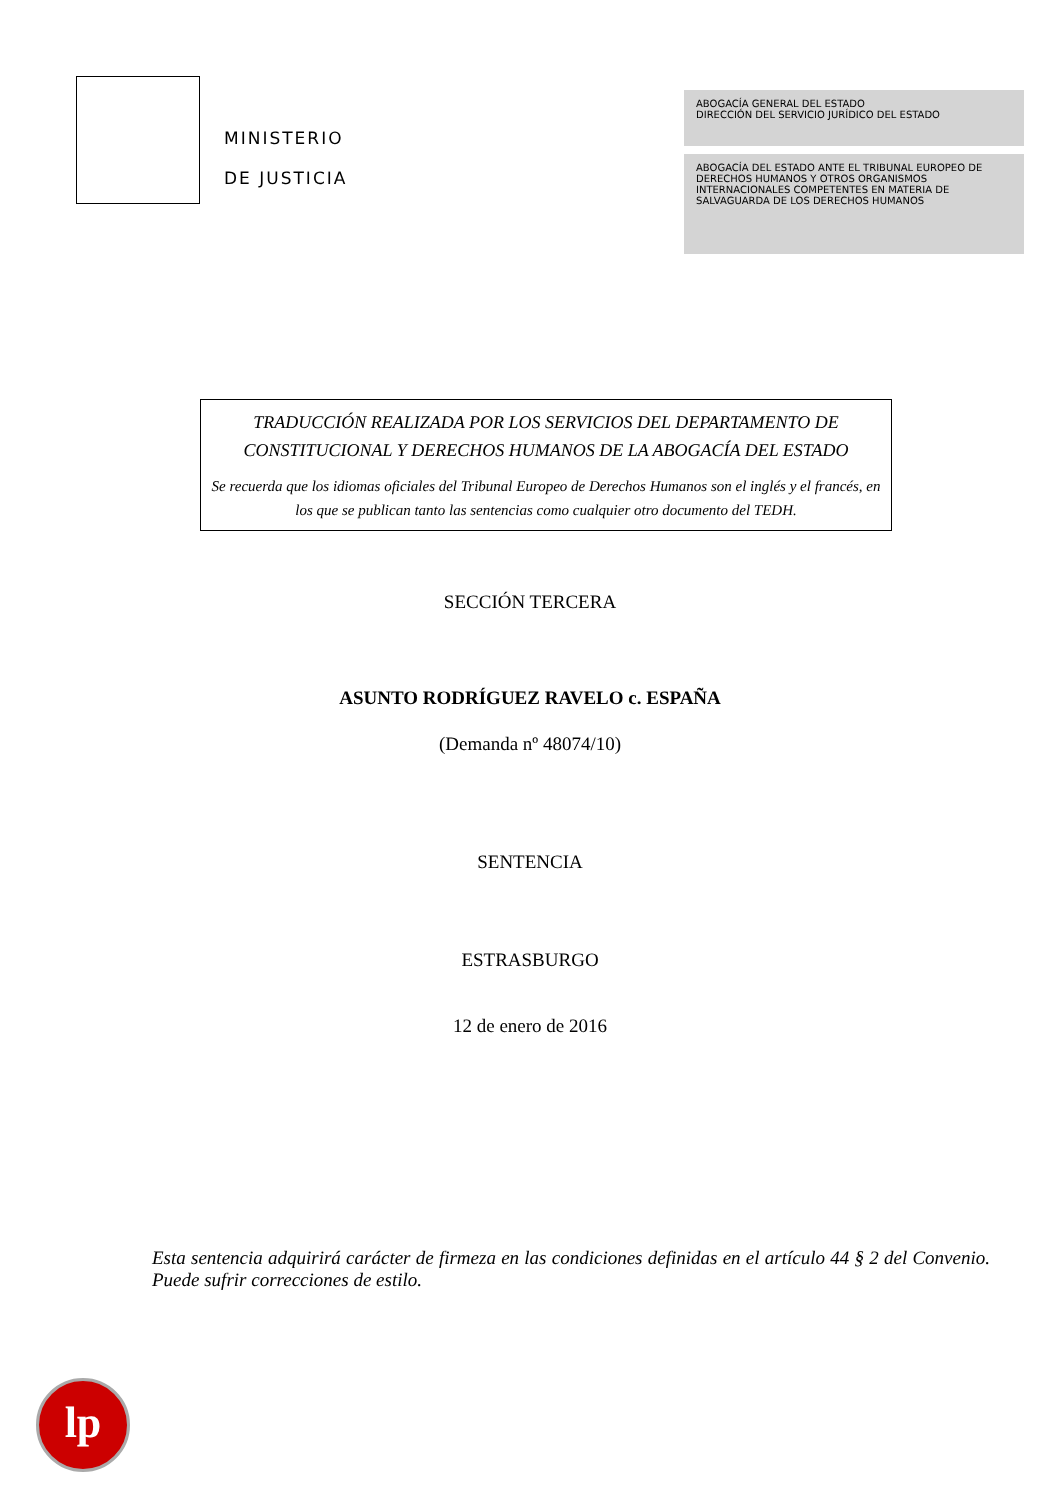MINISTERIO
DE JUSTICIA
ABOGACÍA GENERAL DEL ESTADO
DIRECCIÓN DEL SERVICIO JURÍDICO DEL ESTADO
ABOGACÍA DEL ESTADO ANTE EL TRIBUNAL EUROPEO DE DERECHOS HUMANOS Y OTROS ORGANISMOS INTERNACIONALES COMPETENTES EN MATERIA DE SALVAGUARDA DE LOS DERECHOS HUMANOS
TRADUCCIÓN REALIZADA POR LOS SERVICIOS DEL DEPARTAMENTO DE CONSTITUCIONAL Y DERECHOS HUMANOS DE LA ABOGACÍA DEL ESTADO
Se recuerda que los idiomas oficiales del Tribunal Europeo de Derechos Humanos son el inglés y el francés, en los que se publican tanto las sentencias como cualquier otro documento del TEDH.
SECCIÓN TERCERA
ASUNTO RODRÍGUEZ RAVELO c. ESPAÑA
(Demanda nº 48074/10)
SENTENCIA
ESTRASBURGO
12 de enero de 2016
Esta sentencia adquirirá carácter de firmeza en las condiciones definidas en el artículo 44 § 2 del Convenio. Puede sufrir correcciones de estilo.
lp